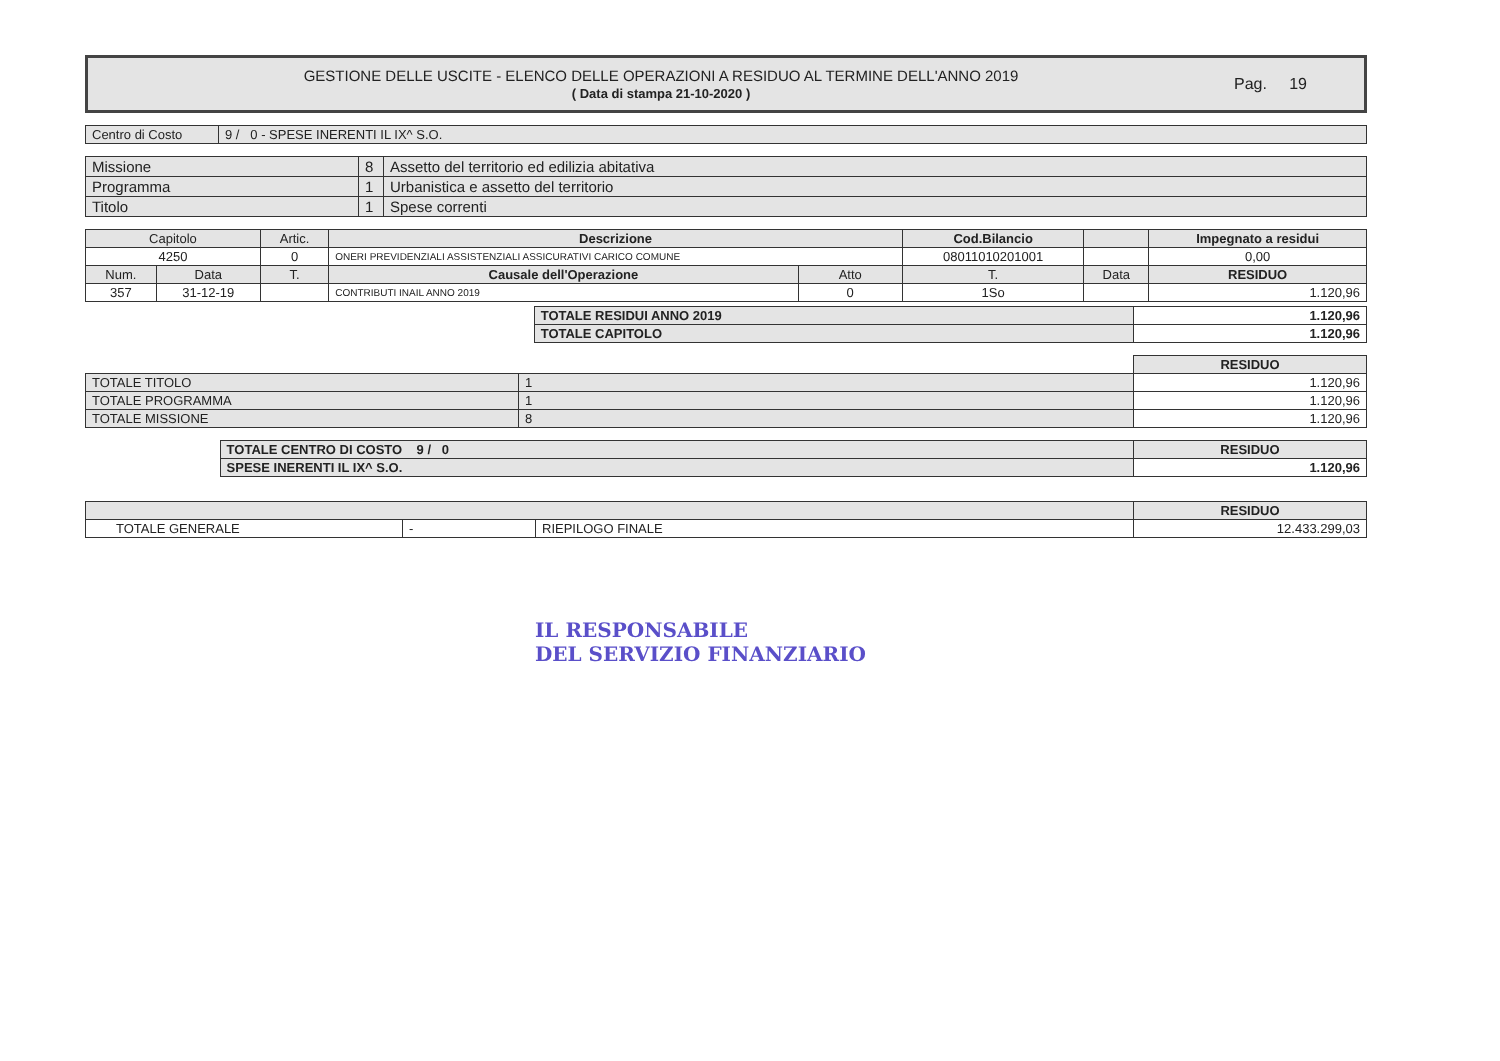GESTIONE DELLE USCITE - ELENCO DELLE OPERAZIONI A RESIDUO AL TERMINE DELL'ANNO 2019
( Data di stampa 21-10-2020 )
Pag. 19
| Centro di Costo | 9 / 0 - SPESE INERENTI IL IX^ S.O. |
| Missione | 8 | Assetto del territorio ed edilizia abitativa |
| Programma | 1 | Urbanistica e assetto del territorio |
| Titolo | 1 | Spese correnti |
| Capitolo | | Artic. | Descrizione | | Cod.Bilancio | | Impegnato a residui |
| --- | --- | --- | --- | --- | --- | --- | --- |
| 4250 | | 0 | ONERI PREVIDENZIALI ASSISTENZIALI ASSICURATIVI CARICO COMUNE | | 08011010201001 | | 0,00 |
| Num. | Data | T. | Causale dell'Operazione | Atto | T. | Data | RESIDUO |
| 357 | 31-12-19 | | CONTRIBUTI INAIL ANNO 2019 | 0 | 1So | | 1.120,96 |
| TOTALE RESIDUI ANNO 2019 | 1.120,96 |
| TOTALE CAPITOLO | 1.120,96 |
| | | RESIDUO |
| TOTALE TITOLO | 1 | 1.120,96 |
| TOTALE PROGRAMMA | 1 | 1.120,96 |
| TOTALE MISSIONE | 8 | 1.120,96 |
| TOTALE CENTRO DI COSTO 9 / 0 | RESIDUO |
| SPESE INERENTI IL IX^ S.O. | 1.120,96 |
| | | | RESIDUO |
| TOTALE GENERALE | - | RIEPILOGO FINALE | 12.433.299,03 |
IL RESPONSABILE
DEL SERVIZIO FINANZIARIO